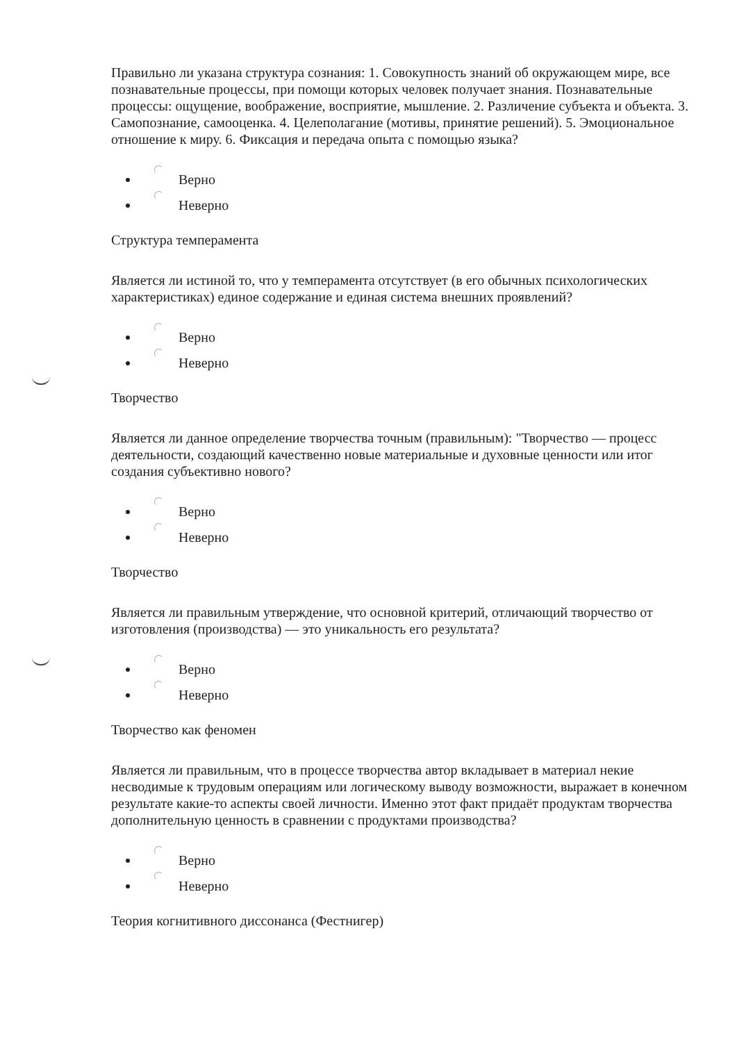Правильно ли указана структура сознания: 1. Совокупность знаний об окружающем мире, все познавательные процессы, при помощи которых человек получает знания. Познавательные процессы: ощущение, воображение, восприятие, мышление. 2. Различение субъекта и объекта. 3. Самопознание, самооценка. 4. Целеполагание (мотивы, принятие решений). 5. Эмоциональное отношение к миру. 6. Фиксация и передача опыта с помощью языка?
Верно
Неверно
Структура темперамента
Является ли истиной то, что у темперамента отсутствует (в его обычных психологических характеристиках) единое содержание и единая система внешних проявлений?
Верно
Неверно
Творчество
Является ли данное определение творчества точным (правильным): "Творчество — процесс деятельности, создающий качественно новые материальные и духовные ценности или итог создания субъективно нового?
Верно
Неверно
Творчество
Является ли правильным утверждение, что основной критерий, отличающий творчество от изготовления (производства) — это уникальность его результата?
Верно
Неверно
Творчество как феномен
Является ли правильным, что в процессе творчества автор вкладывает в материал некие несводимые к трудовым операциям или логическому выводу возможности, выражает в конечном результате какие-то аспекты своей личности. Именно этот факт придаёт продуктам творчества дополнительную ценность в сравнении с продуктами производства?
Верно
Неверно
Теория когнитивного диссонанса (Фестнигер)